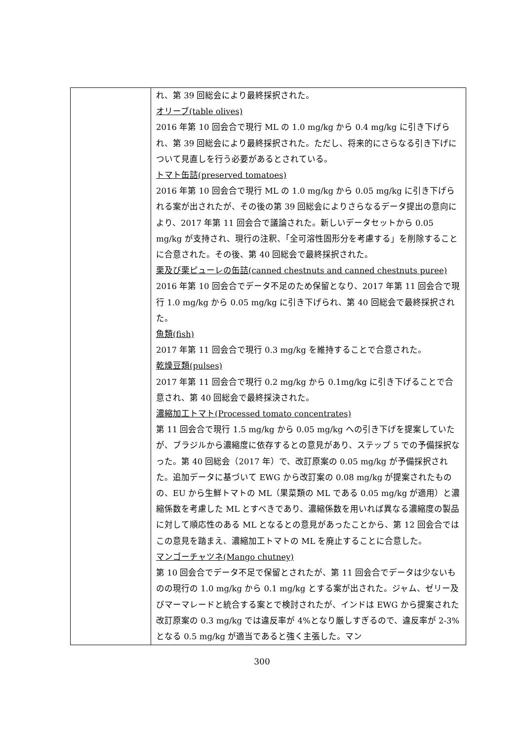| | れ、第 39 回総会により最終採択された。 オリーブ(table olives) 2016 年第 10 回会合で現行 ML の 1.0 mg/kg から 0.4 mg/kg に引き下げられ、第 39 回総会により最終採択された。ただし、将来的にさらなる引き下げについて見直しを行う必要があるとされている。 トマト缶詰(preserved tomatoes) 2016 年第 10 回会合で現行 ML の 1.0 mg/kg から 0.05 mg/kg に引き下げられる案が出されたが、その後の第 39 回総会によりさらなるデータ提出の意向により、2017 年第 11 回会合で議論された。新しいデータセットから 0.05 mg/kg が支持され、現行の注釈、「全可溶性固形分を考慮する」を削除することに合意された。その後、第 40 回総会で最終採択された。 栗及び栗ピューレの缶詰(canned chestnuts and canned chestnuts puree) 2016 年第 10 回会合でデータ不足のため保留となり、2017 年第 11 回会合で現行 1.0 mg/kg から 0.05 mg/kg に引き下げられ、第 40 回総会で最終採択された。 魚類(fish) 2017 年第 11 回会合で現行 0.3 mg/kg を維持することで合意された。 乾燥豆類(pulses) 2017 年第 11 回会合で現行 0.2 mg/kg から 0.1mg/kg に引き下げることで合意され、第 40 回総会で最終採決された。 濃縮加工トマト(Processed tomato concentrates) 第 11 回会合で現行 1.5 mg/kg から 0.05 mg/kg への引き下げを提案していたが、ブラジルから濃縮度に依存するとの意見があり、ステップ 5 での予備採択なった。第 40 回総会（2017 年）で、改訂原案の 0.05 mg/kg が予備採択された。追加データに基づいて EWG から改訂案の 0.08 mg/kg が提案されたものの、EU から生鮮トマトの ML（果菜類の ML である 0.05 mg/kg が適用）と濃縮係数を考慮した ML とすべきであり、濃縮係数を用いれば異なる濃縮度の製品に対して順応性のある ML となるとの意見があったことから、第 12 回会合ではこの意見を踏まえ、濃縮加工トマトの ML を廃止することに合意した。 マンゴーチャツネ(Mango chutney) 第 10 回会合でデータ不足で保留とされたが、第 11 回会合でデータは少ないものの現行の 1.0 mg/kg から 0.1 mg/kg とする案が出された。ジャム、ゼリー及びマーマレードと統合する案とで検討されたが、インドは EWG から提案された改訂原案の 0.3 mg/kg では違反率が 4%となり厳しすぎるので、違反率が 2-3%となる 0.5 mg/kg が適当であると強く主張した。マン |
300